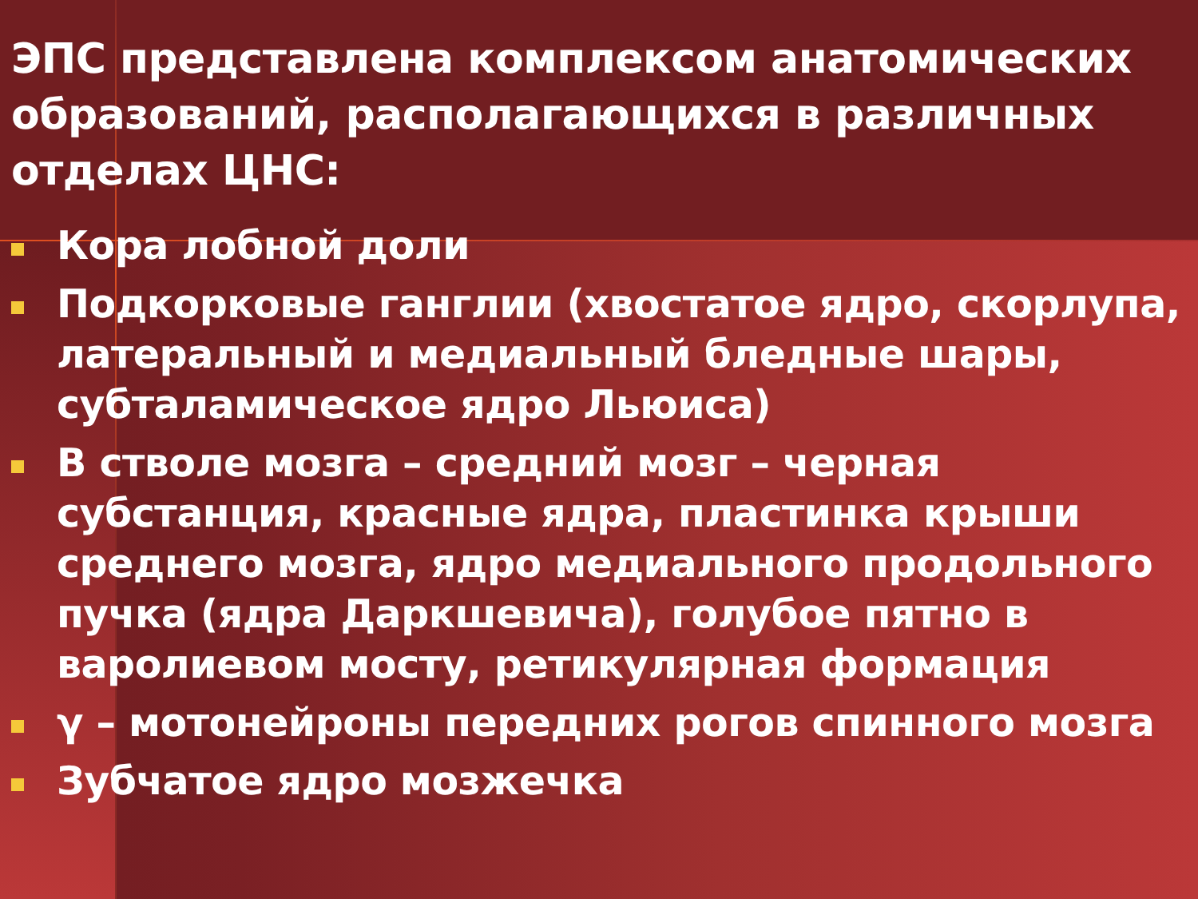ЭПС представлена комплексом анатомических образований, располагающихся в различных отделах ЦНС:
Кора лобной доли
Подкорковые ганглии (хвостатое ядро, скорлупа, латеральный и медиальный бледные шары, субталамическое ядро Льюиса)
В стволе мозга – средний мозг – черная субстанция, красные ядра, пластинка крыши среднего мозга, ядро медиального продольного пучка (ядра Даркшевича), голубое пятно в варолиевом мосту, ретикулярная формация
γ – мотонейроны передних рогов спинного мозга
Зубчатое ядро мозжечка